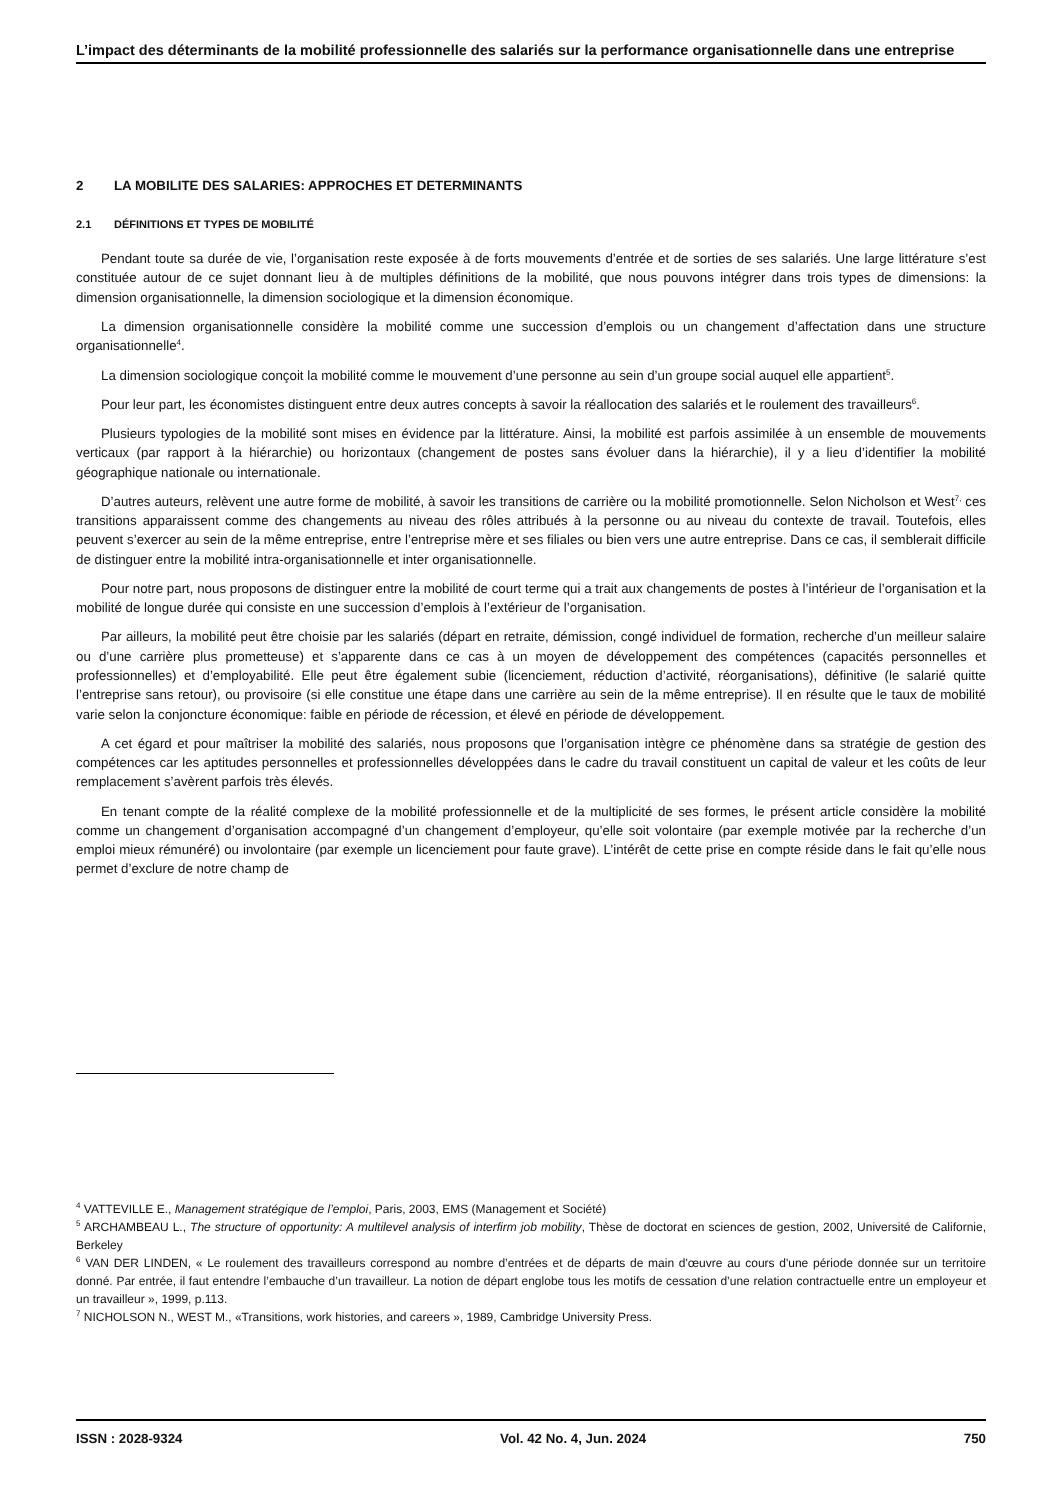L’impact des déterminants de la mobilité professionnelle des salariés sur la performance organisationnelle dans une entreprise
2 LA MOBILITE DES SALARIES: APPROCHES ET DETERMINANTS
2.1 DÉFINITIONS ET TYPES DE MOBILITÉ
Pendant toute sa durée de vie, l’organisation reste exposée à de forts mouvements d’entrée et de sorties de ses salariés. Une large littérature s’est constituée autour de ce sujet donnant lieu à de multiples définitions de la mobilité, que nous pouvons intégrer dans trois types de dimensions: la dimension organisationnelle, la dimension sociologique et la dimension économique.
La dimension organisationnelle considère la mobilité comme une succession d’emplois ou un changement d’affectation dans une structure organisationnelle<sup>4</sup>.
La dimension sociologique conçoit la mobilité comme le mouvement d’une personne au sein d’un groupe social auquel elle appartient<sup>5</sup>.
Pour leur part, les économistes distinguent entre deux autres concepts à savoir la réallocation des salariés et le roulement des travailleurs<sup>6</sup>.
Plusieurs typologies de la mobilité sont mises en évidence par la littérature. Ainsi, la mobilité est parfois assimilée à un ensemble de mouvements verticaux (par rapport à la hiérarchie) ou horizontaux (changement de postes sans évoluer dans la hiérarchie), il y a lieu d’identifier la mobilité géographique nationale ou internationale.
D’autres auteurs, relèvent une autre forme de mobilité, à savoir les transitions de carrière ou la mobilité promotionnelle. Selon Nicholson et West<sup>7,</sup> ces transitions apparaissent comme des changements au niveau des rôles attribués à la personne ou au niveau du contexte de travail. Toutefois, elles peuvent s’exercer au sein de la même entreprise, entre l’entreprise mère et ses filiales ou bien vers une autre entreprise. Dans ce cas, il semblerait difficile de distinguer entre la mobilité intra-organisationnelle et inter organisationnelle.
Pour notre part, nous proposons de distinguer entre la mobilité de court terme qui a trait aux changements de postes à l’intérieur de l’organisation et la mobilité de longue durée qui consiste en une succession d’emplois à l’extérieur de l’organisation.
Par ailleurs, la mobilité peut être choisie par les salariés (départ en retraite, démission, congé individuel de formation, recherche d’un meilleur salaire ou d’une carrière plus prometteuse) et s’apparente dans ce cas à un moyen de développement des compétences (capacités personnelles et professionnelles) et d’employabilité. Elle peut être également subie (licenciement, réduction d’activité, réorganisations), définitive (le salarié quitte l’entreprise sans retour), ou provisoire (si elle constitue une étape dans une carrière au sein de la même entreprise). Il en résulte que le taux de mobilité varie selon la conjoncture économique: faible en période de récession, et élevé en période de développement.
A cet égard et pour maîtriser la mobilité des salariés, nous proposons que l’organisation intègre ce phénomène dans sa stratégie de gestion des compétences car les aptitudes personnelles et professionnelles développées dans le cadre du travail constituent un capital de valeur et les coûts de leur remplacement s’avèrent parfois très élevés.
En tenant compte de la réalité complexe de la mobilité professionnelle et de la multiplicité de ses formes, le présent article considère la mobilité comme un changement d’organisation accompagné d’un changement d’employeur, qu’elle soit volontaire (par exemple motivée par la recherche d’un emploi mieux rémunéré) ou involontaire (par exemple un licenciement pour faute grave). L’intérêt de cette prise en compte réside dans le fait qu’elle nous permet d’exclure de notre champ de
<sup>4</sup> VATTEVILLE E., Management stratégique de l’emploi, Paris, 2003, EMS (Management et Société)
<sup>5</sup> ARCHAMBEAU L., The structure of opportunity: A multilevel analysis of interfirm job mobility, Thèse de doctorat en sciences de gestion, 2002, Université de Californie, Berkeley
<sup>6</sup> VAN DER LINDEN, « Le roulement des travailleurs correspond au nombre d’entrées et de départs de main d'œuvre au cours d'une période donnée sur un territoire donné. Par entrée, il faut entendre l’embauche d’un travailleur. La notion de départ englobe tous les motifs de cessation d’une relation contractuelle entre un employeur et un travailleur », 1999, p.113.
<sup>7</sup> NICHOLSON N., WEST M., «Transitions, work histories, and careers », 1989, Cambridge University Press.
ISSN : 2028-9324 Vol. 42 No. 4, Jun. 2024 750